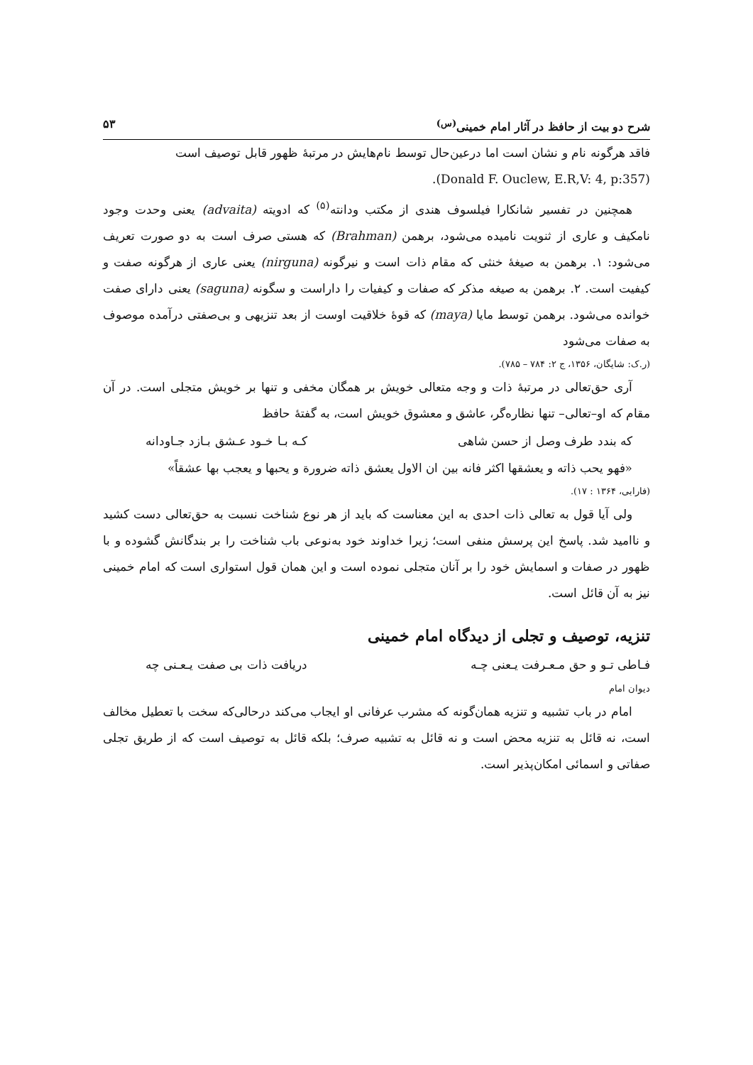شرح دو بیت از حافظ در آثار امام خمینی<sup>(س)</sup> ۵۳
فاقد هرگونه نام و نشان است اما درعین‌حال توسط نام‌هایش در مرتبهٔ ظهور قابل توصیف است
.(Donald F. Ouclew, E.R,V: 4, p:357)
همچنین در تفسیر شانکارا فیلسوف هندی از مکتب ودانته<sup>(۵)</sup> که ادویته (advaita) یعنی وحدت وجود نامکیف و عاری از ثنویت نامیده می‌شود، برهمن (Brahman) که هستی صرف است به دو صورت تعریف می‌شود: ۱. برهمن به صیغهٔ خنثی که مقام ذات است و نیرگونه (nirguna) یعنی عاری از هرگونه صفت و کیفیت است. ۲. برهمن به صیغه مذکر که صفات و کیفیات را داراست و سگونه (saguna) یعنی دارای صفت خوانده می‌شود. برهمن توسط مایا (maya) که قوهٔ خلاقیت اوست از بعد تنزیهی و بی‌صفتی درآمده موصوف به صفات می‌شود
(ر.ک: شایگان، ۱۳۵۶، ج ۲: ۷۸۴ – ۷۸۵).
آری حق‌تعالی در مرتبهٔ ذات و وجه متعالی خویش بر همگان مخفی و تنها بر خویش متجلی است. در آن مقام که او–تعالی– تنها نظاره‌گر، عاشق و معشوق خویش است، به گفتهٔ حافظ
که بندد طرف وصل از حسن شاهی کـه بـا خـود عـشق بـازد جـاودانه
«فهو یحب ذاته و یعشقها اکثر فانه بین ان الاول یعشق ذاته ضرورة و یحبها و یعجب بها عشقاً»
(فارابی، ۱۳۶۴ : ۱۷).
ولی آیا قول به تعالی ذات احدی به این معناست که باید از هر نوع شناخت نسبت به حق‌تعالی دست کشید و ناامید شد. پاسخ این پرسش منفی است؛ زیرا خداوند خود به‌نوعی باب شناخت را بر بندگانش گشوده و با ظهور در صفات و اسمایش خود را بر آنان متجلی نموده است و این همان قول استواری است که امام خمینی نیز به آن قائل است.
تنزیه، توصیف و تجلی از دیدگاه امام خمینی
فـاطی تـو و حق مـعـرفت یـعنی چـه دریافت ذات بی صفت یـعـنی چه
دیوان امام
امام در باب تشبیه و تنزیه همان‌گونه که مشرب عرفانی او ایجاب می‌کند درحالی‌که سخت با تعطیل مخالف است، نه قائل به تنزیه محض است و نه قائل به تشبیه صرف؛ بلکه قائل به توصیف است که از طریق تجلی صفاتی و اسمائی امکان‌پذیر است.